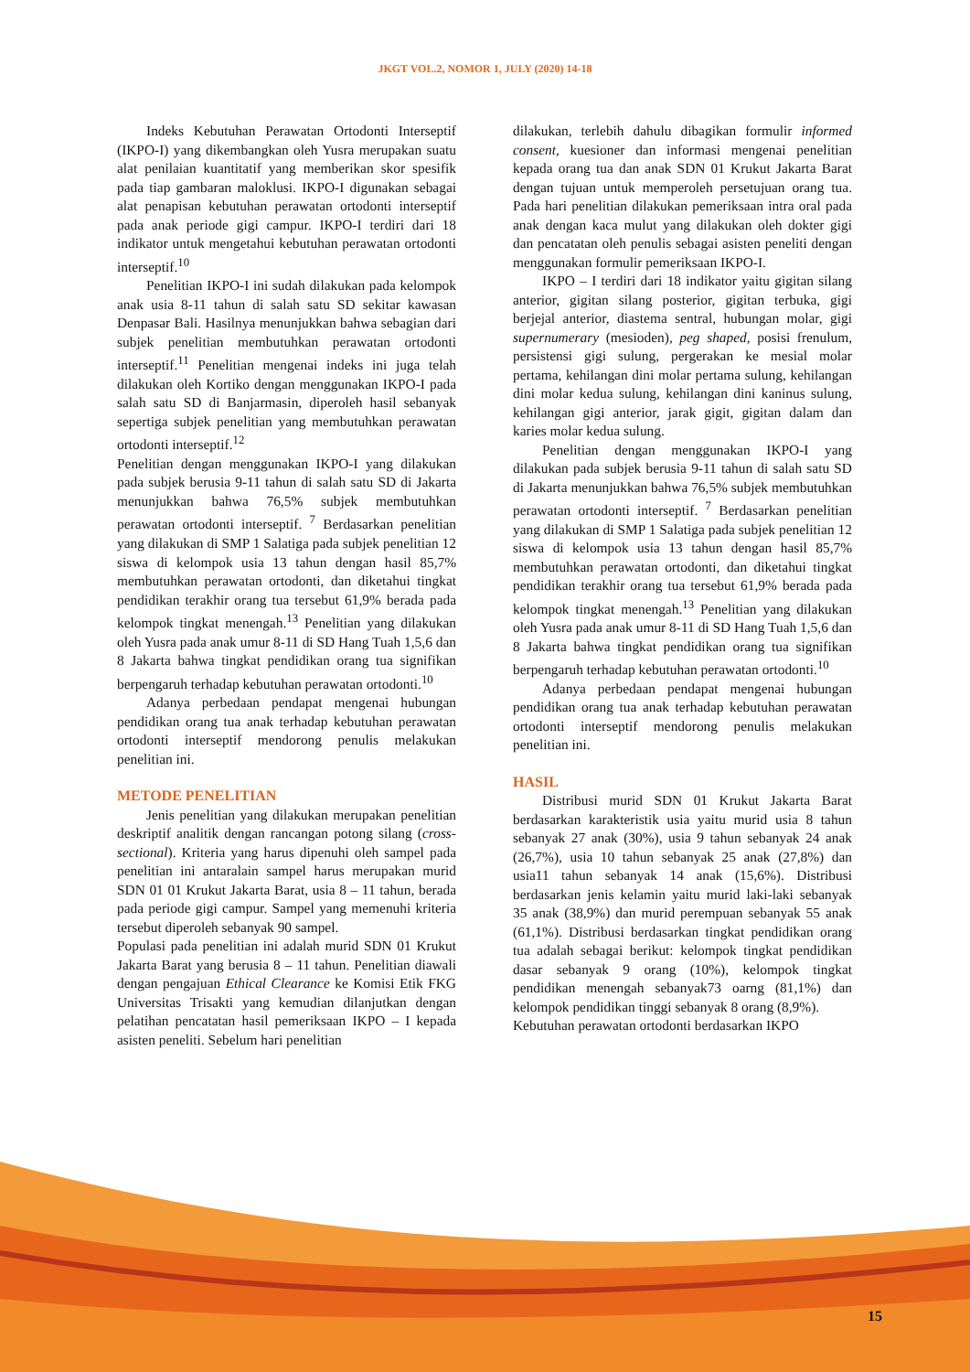JKGT VOL.2, NOMOR 1, JULY (2020) 14-18
Indeks Kebutuhan Perawatan Ortodonti Interseptif (IKPO-I) yang dikembangkan oleh Yusra merupakan suatu alat penilaian kuantitatif yang memberikan skor spesifik pada tiap gambaran maloklusi. IKPO-I digunakan sebagai alat penapisan kebutuhan perawatan ortodonti interseptif pada anak periode gigi campur. IKPO-I terdiri dari 18 indikator untuk mengetahui kebutuhan perawatan ortodonti interseptif.<sup>10</sup>
Penelitian IKPO-I ini sudah dilakukan pada kelompok anak usia 8-11 tahun di salah satu SD sekitar kawasan Denpasar Bali. Hasilnya menunjukkan bahwa sebagian dari subjek penelitian membutuhkan perawatan ortodonti interseptif.<sup>11</sup> Penelitian mengenai indeks ini juga telah dilakukan oleh Kortiko dengan menggunakan IKPO-I pada salah satu SD di Banjarmasin, diperoleh hasil sebanyak sepertiga subjek penelitian yang membutuhkan perawatan ortodonti interseptif.<sup>12</sup>
Penelitian dengan menggunakan IKPO-I yang dilakukan pada subjek berusia 9-11 tahun di salah satu SD di Jakarta menunjukkan bahwa 76,5% subjek membutuhkan perawatan ortodonti interseptif. <sup>7</sup> Berdasarkan penelitian yang dilakukan di SMP 1 Salatiga pada subjek penelitian 12 siswa di kelompok usia 13 tahun dengan hasil 85,7% membutuhkan perawatan ortodonti, dan diketahui tingkat pendidikan terakhir orang tua tersebut 61,9% berada pada kelompok tingkat menengah.<sup>13</sup> Penelitian yang dilakukan oleh Yusra pada anak umur 8-11 di SD Hang Tuah 1,5,6 dan 8 Jakarta bahwa tingkat pendidikan orang tua signifikan berpengaruh terhadap kebutuhan perawatan ortodonti.<sup>10</sup>
Adanya perbedaan pendapat mengenai hubungan pendidikan orang tua anak terhadap kebutuhan perawatan ortodonti interseptif mendorong penulis melakukan penelitian ini.
METODE PENELITIAN
Jenis penelitian yang dilakukan merupakan penelitian deskriptif analitik dengan rancangan potong silang (cross-sectional). Kriteria yang harus dipenuhi oleh sampel pada penelitian ini antaralain sampel harus merupakan murid SDN 01 01 Krukut Jakarta Barat, usia 8 – 11 tahun, berada pada periode gigi campur. Sampel yang memenuhi kriteria tersebut diperoleh sebanyak 90 sampel.
Populasi pada penelitian ini adalah murid SDN 01 Krukut Jakarta Barat yang berusia 8 – 11 tahun. Penelitian diawali dengan pengajuan Ethical Clearance ke Komisi Etik FKG Universitas Trisakti yang kemudian dilanjutkan dengan pelatihan pencatatan hasil pemeriksaan IKPO – I kepada asisten peneliti. Sebelum hari penelitian
dilakukan, terlebih dahulu dibagikan formulir informed consent, kuesioner dan informasi mengenai penelitian kepada orang tua dan anak SDN 01 Krukut Jakarta Barat dengan tujuan untuk memperoleh persetujuan orang tua. Pada hari penelitian dilakukan pemeriksaan intra oral pada anak dengan kaca mulut yang dilakukan oleh dokter gigi dan pencatatan oleh penulis sebagai asisten peneliti dengan menggunakan formulir pemeriksaan IKPO-I.
IKPO – I terdiri dari 18 indikator yaitu gigitan silang anterior, gigitan silang posterior, gigitan terbuka, gigi berjejal anterior, diastema sentral, hubungan molar, gigi supernumerary (mesioden), peg shaped, posisi frenulum, persistensi gigi sulung, pergerakan ke mesial molar pertama, kehilangan dini molar pertama sulung, kehilangan dini molar kedua sulung, kehilangan dini kaninus sulung, kehilangan gigi anterior, jarak gigit, gigitan dalam dan karies molar kedua sulung.
Penelitian dengan menggunakan IKPO-I yang dilakukan pada subjek berusia 9-11 tahun di salah satu SD di Jakarta menunjukkan bahwa 76,5% subjek membutuhkan perawatan ortodonti interseptif. <sup>7</sup> Berdasarkan penelitian yang dilakukan di SMP 1 Salatiga pada subjek penelitian 12 siswa di kelompok usia 13 tahun dengan hasil 85,7% membutuhkan perawatan ortodonti, dan diketahui tingkat pendidikan terakhir orang tua tersebut 61,9% berada pada kelompok tingkat menengah.<sup>13</sup> Penelitian yang dilakukan oleh Yusra pada anak umur 8-11 di SD Hang Tuah 1,5,6 dan 8 Jakarta bahwa tingkat pendidikan orang tua signifikan berpengaruh terhadap kebutuhan perawatan ortodonti.<sup>10</sup>
Adanya perbedaan pendapat mengenai hubungan pendidikan orang tua anak terhadap kebutuhan perawatan ortodonti interseptif mendorong penulis melakukan penelitian ini.
HASIL
Distribusi murid SDN 01 Krukut Jakarta Barat berdasarkan karakteristik usia yaitu murid usia 8 tahun sebanyak 27 anak (30%), usia 9 tahun sebanyak 24 anak (26,7%), usia 10 tahun sebanyak 25 anak (27,8%) dan usia11 tahun sebanyak 14 anak (15,6%). Distribusi berdasarkan jenis kelamin yaitu murid laki-laki sebanyak 35 anak (38,9%) dan murid perempuan sebanyak 55 anak (61,1%). Distribusi berdasarkan tingkat pendidikan orang tua adalah sebagai berikut: kelompok tingkat pendidikan dasar sebanyak 9 orang (10%), kelompok tingkat pendidikan menengah sebanyak73 oarng (81,1%) dan kelompok pendidikan tinggi sebanyak 8 orang (8,9%).
Kebutuhan perawatan ortodonti berdasarkan IKPO
15